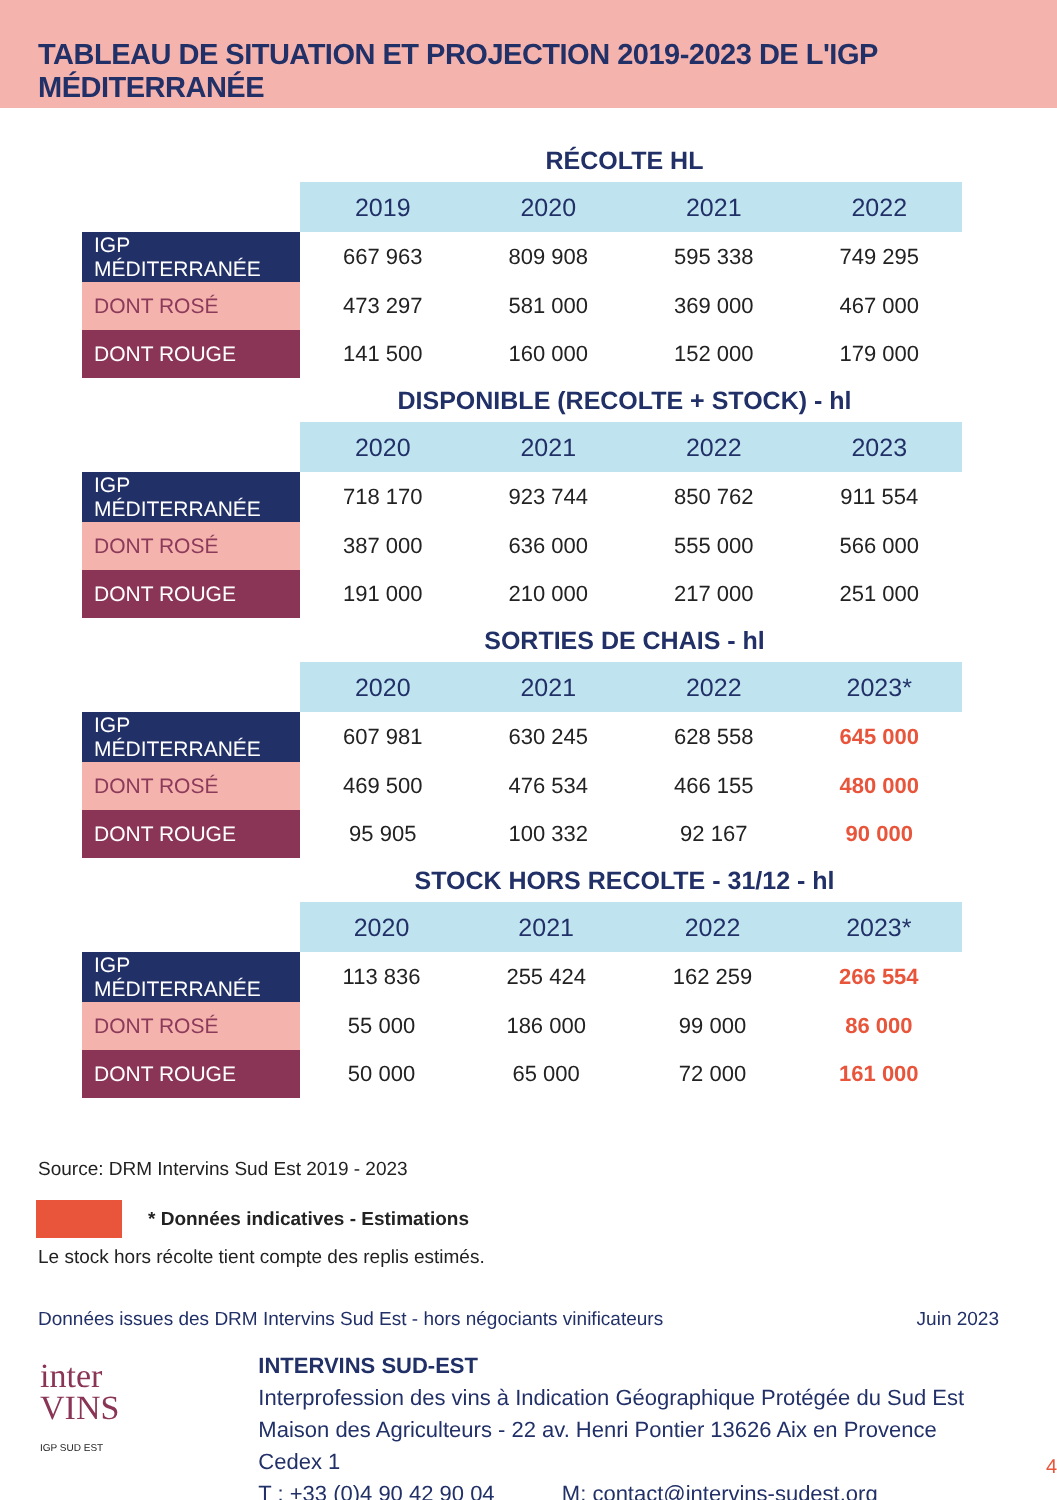TABLEAU DE SITUATION ET PROJECTION 2019-2023 DE L'IGP MÉDITERRANÉE
RÉCOLTE HL
| | 2019 | 2020 | 2021 | 2022 |
| --- | --- | --- | --- | --- |
| IGP MÉDITERRANÉE | 667 963 | 809 908 | 595 338 | 749 295 |
| DONT ROSÉ | 473 297 | 581 000 | 369 000 | 467 000 |
| DONT ROUGE | 141 500 | 160 000 | 152 000 | 179 000 |
DISPONIBLE (RECOLTE + STOCK) - hl
| | 2020 | 2021 | 2022 | 2023 |
| --- | --- | --- | --- | --- |
| IGP MÉDITERRANÉE | 718 170 | 923 744 | 850 762 | 911 554 |
| DONT ROSÉ | 387 000 | 636 000 | 555 000 | 566 000 |
| DONT ROUGE | 191 000 | 210 000 | 217 000 | 251 000 |
SORTIES DE CHAIS - hl
| | 2020 | 2021 | 2022 | 2023* |
| --- | --- | --- | --- | --- |
| IGP MÉDITERRANÉE | 607 981 | 630 245 | 628 558 | 645 000 |
| DONT ROSÉ | 469 500 | 476 534 | 466 155 | 480 000 |
| DONT ROUGE | 95 905 | 100 332 | 92 167 | 90 000 |
STOCK HORS RECOLTE - 31/12 - hl
| | 2020 | 2021 | 2022 | 2023* |
| --- | --- | --- | --- | --- |
| IGP MÉDITERRANÉE | 113 836 | 255 424 | 162 259 | 266 554 |
| DONT ROSÉ | 55 000 | 186 000 | 99 000 | 86 000 |
| DONT ROUGE | 50 000 | 65 000 | 72 000 | 161 000 |
Source: DRM Intervins Sud Est 2019 - 2023
* Données indicatives - Estimations
Le stock hors récolte tient compte des replis estimés.
Données issues des DRM Intervins Sud Est - hors négociants vinificateurs Juin 2023
inter
VINS
IGP SUD EST
INTERVINS SUD-EST
Interprofession des vins à Indication Géographique Protégée du Sud Est
Maison des Agriculteurs - 22 av. Henri Pontier 13626 Aix en Provence Cedex 1
T : +33 (0)4 90 42 90 04 M: contact@intervins-sudest.org
4